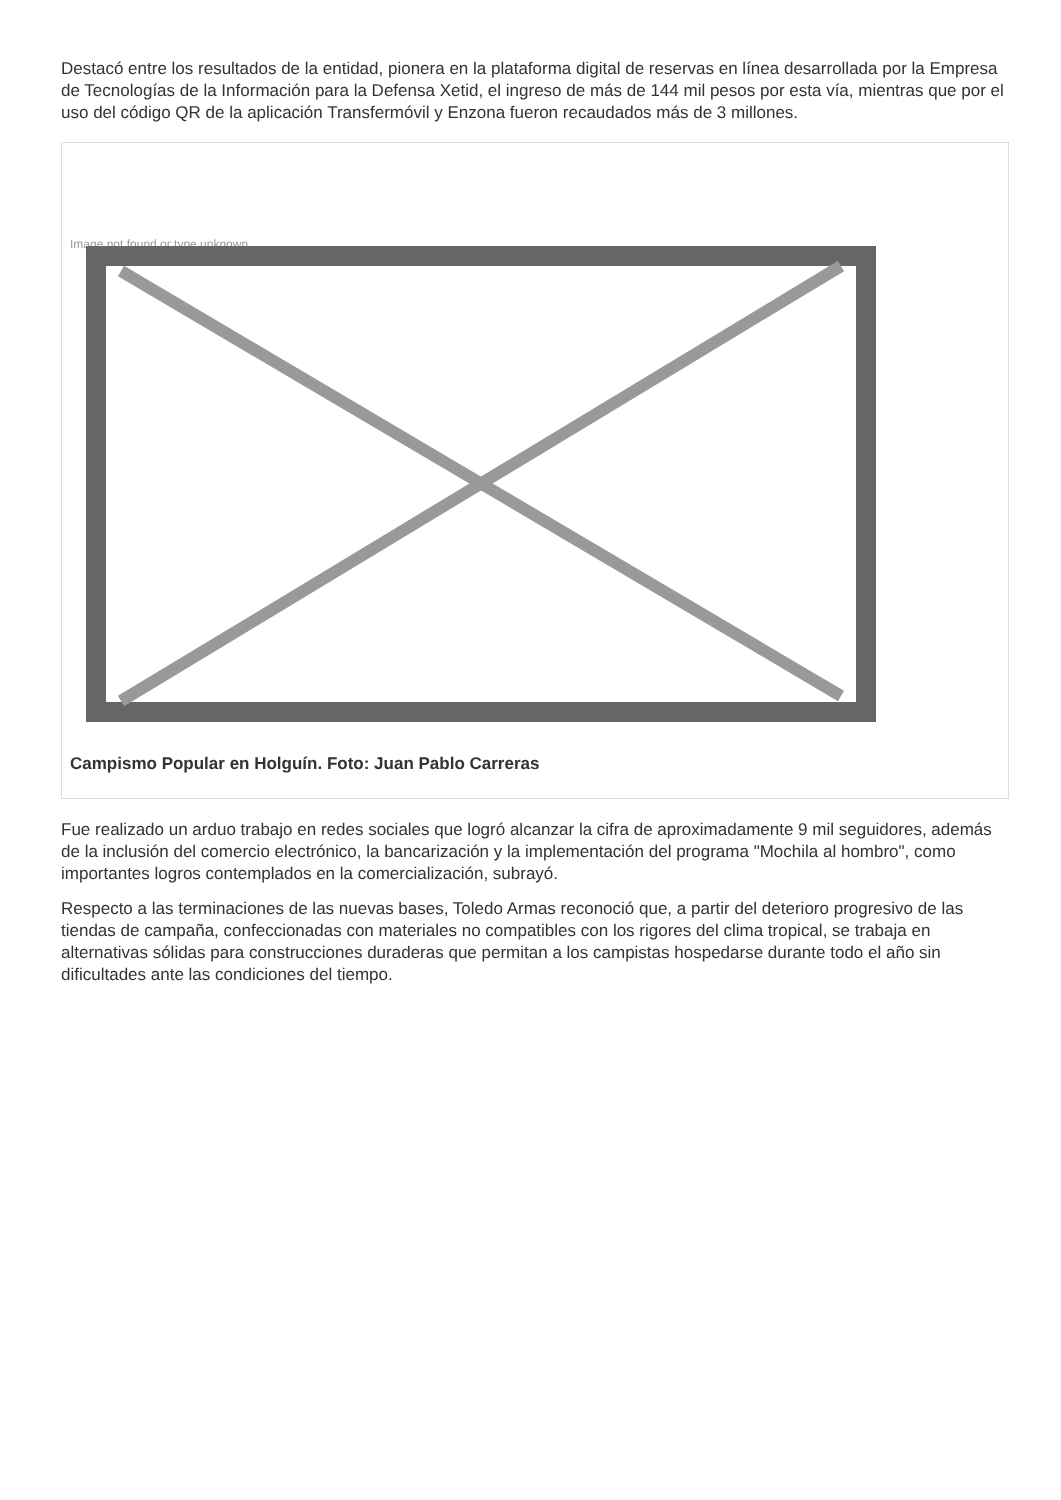Destacó entre los resultados de la entidad, pionera en la plataforma digital de reservas en línea desarrollada por la Empresa de Tecnologías de la Información para la Defensa Xetid, el ingreso de más de 144 mil pesos por esta vía, mientras que por el uso del código QR de la aplicación Transfermóvil y Enzona fueron recaudados más de 3 millones.
Image not found or type unknown
Campismo Popular en Holguín. Foto: Juan Pablo Carreras
Fue realizado un arduo trabajo en redes sociales que logró alcanzar la cifra de aproximadamente 9 mil seguidores, además de la inclusión del comercio electrónico, la bancarización y la implementación del programa "Mochila al hombro", como importantes logros contemplados en la comercialización, subrayó.
Respecto a las terminaciones de las nuevas bases, Toledo Armas reconoció que, a partir del deterioro progresivo de las tiendas de campaña, confeccionadas con materiales no compatibles con los rigores del clima tropical, se trabaja en alternativas sólidas para construcciones duraderas que permitan a los campistas hospedarse durante todo el año sin dificultades ante las condiciones del tiempo.